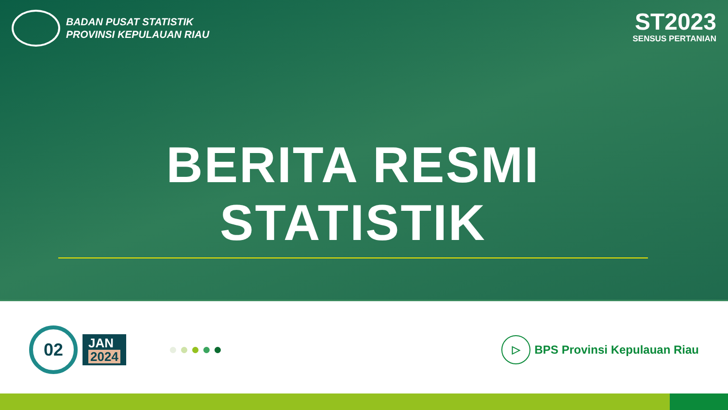BADAN PUSAT STATISTIK
PROVINSI KEPULAUAN RIAU
ST2023
SENSUS PERTANIAN
BERITA RESMI STATISTIK
02
JAN
2024
▷ BPS Provinsi Kepulauan Riau